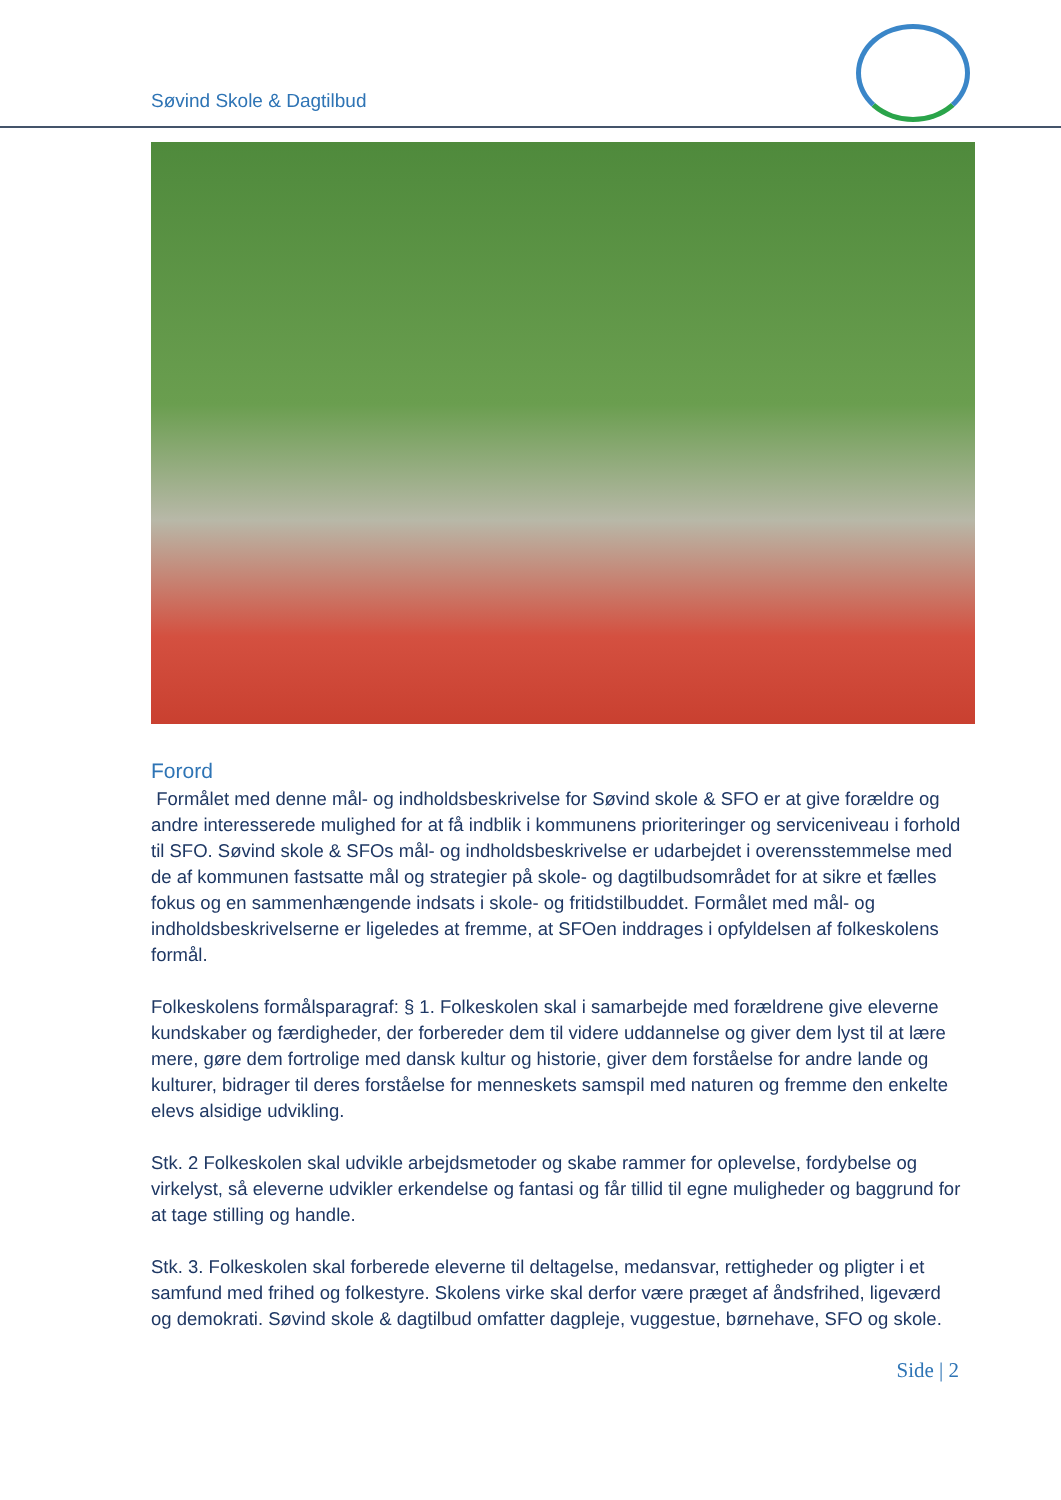Søvind Skole & Dagtilbud
Forord
Formålet med denne mål- og indholdsbeskrivelse for Søvind skole & SFO er at give forældre og andre interesserede mulighed for at få indblik i kommunens prioriteringer og serviceniveau i forhold til SFO. Søvind skole & SFOs mål- og indholdsbeskrivelse er udarbejdet i overensstemmelse med de af kommunen fastsatte mål og strategier på skole- og dagtilbudsområdet for at sikre et fælles fokus og en sammenhængende indsats i skole- og fritidstilbuddet. Formålet med mål- og indholdsbeskrivelserne er ligeledes at fremme, at SFOen inddrages i opfyldelsen af folkeskolens formål.
Folkeskolens formålsparagraf: § 1. Folkeskolen skal i samarbejde med forældrene give eleverne kundskaber og færdigheder, der forbereder dem til videre uddannelse og giver dem lyst til at lære mere, gøre dem fortrolige med dansk kultur og historie, giver dem forståelse for andre lande og kulturer, bidrager til deres forståelse for menneskets samspil med naturen og fremme den enkelte elevs alsidige udvikling.
Stk. 2 Folkeskolen skal udvikle arbejdsmetoder og skabe rammer for oplevelse, fordybelse og virkelyst, så eleverne udvikler erkendelse og fantasi og får tillid til egne muligheder og baggrund for at tage stilling og handle.
Stk. 3. Folkeskolen skal forberede eleverne til deltagelse, medansvar, rettigheder og pligter i et samfund med frihed og folkestyre. Skolens virke skal derfor være præget af åndsfrihed, ligeværd og demokrati. Søvind skole & dagtilbud omfatter dagpleje, vuggestue, børnehave, SFO og skole.
Side | 2